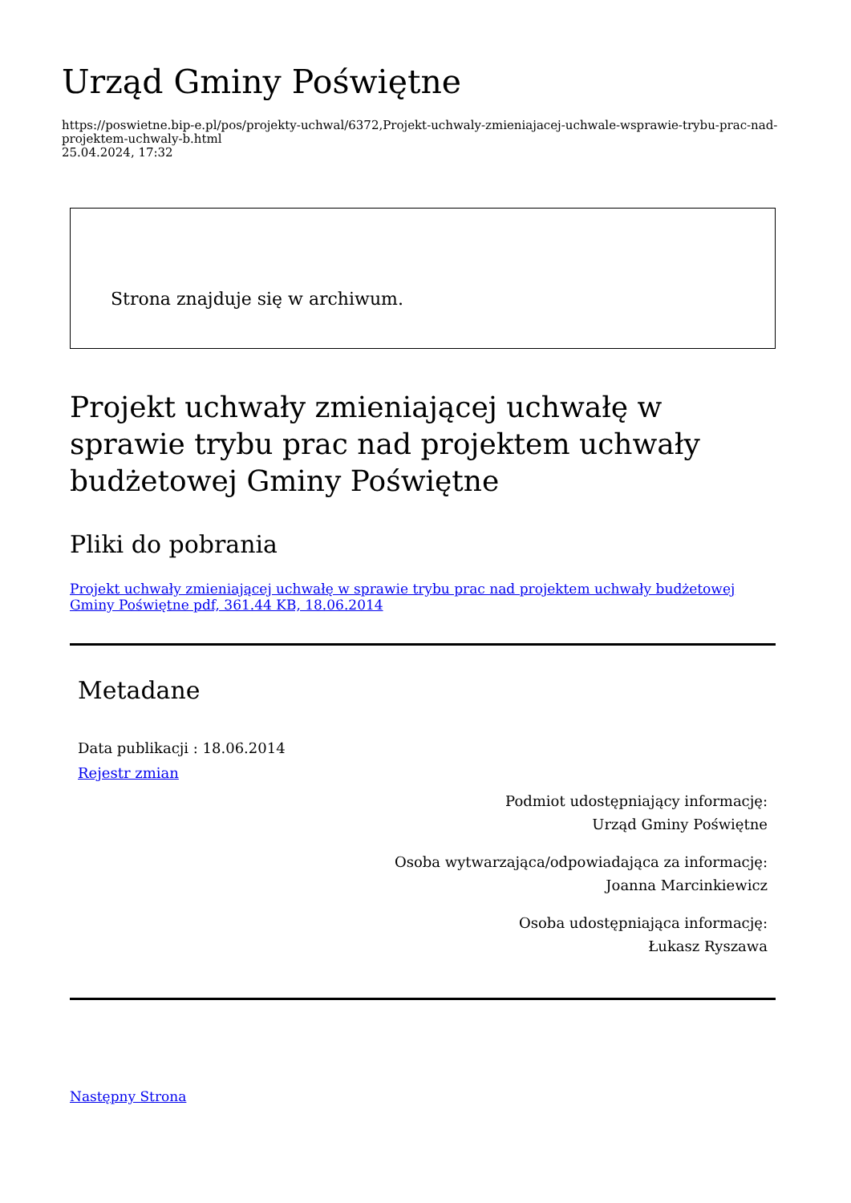Urząd Gminy Poświętne
https://poswietne.bip-e.pl/pos/projekty-uchwal/6372,Projekt-uchwaly-zmieniajacej-uchwale-wsprawie-trybu-prac-nad-projektem-uchwaly-b.html
25.04.2024, 17:32
Strona znajduje się w archiwum.
Projekt uchwały zmieniającej uchwałę w sprawie trybu prac nad projektem uchwały budżetowej Gminy Poświętne
Pliki do pobrania
Projekt uchwały zmieniającej uchwałę w sprawie trybu prac nad projektem uchwały budżetowej Gminy Poświętne pdf, 361.44 KB, 18.06.2014
Metadane
Data publikacji : 18.06.2014
Rejestr zmian
Podmiot udostępniający informację:
Urząd Gminy Poświętne
Osoba wytwarzająca/odpowiadająca za informację:
Joanna Marcinkiewicz
Osoba udostępniająca informację:
Łukasz Ryszawa
Następny Strona